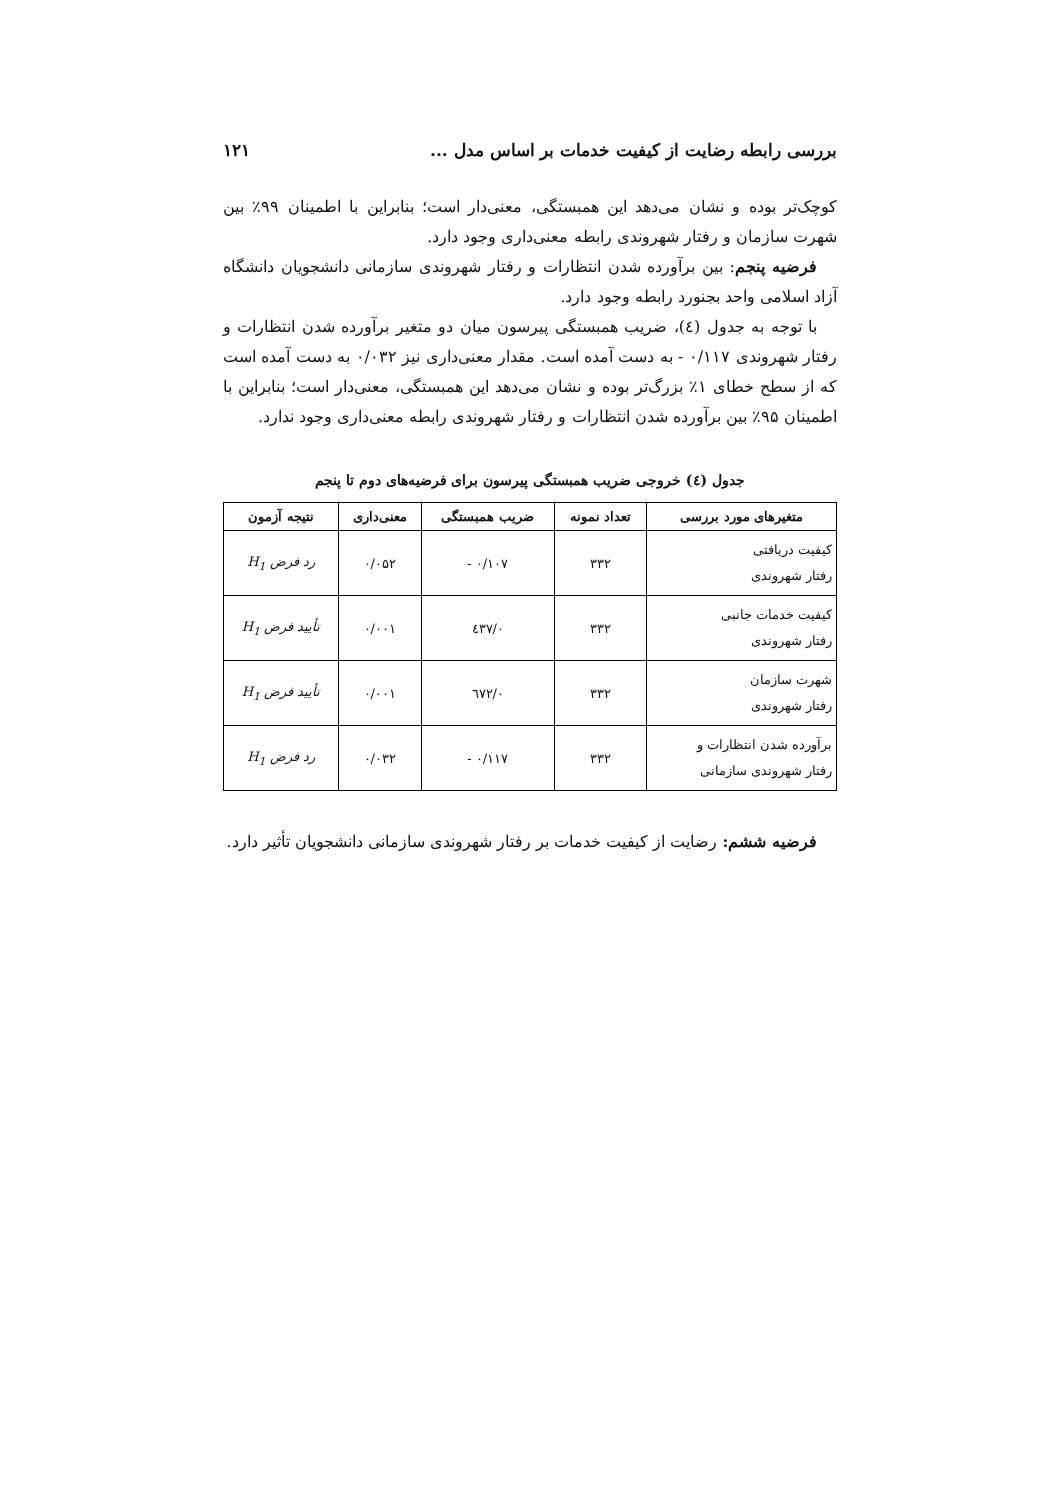بررسی رابطه رضایت از کیفیت خدمات بر اساس مدل ... ۱۲۱
کوچک‌تر بوده و نشان می‌دهد این همبستگی، معنی‌دار است؛ بنابراین با اطمینان ۹۹٪ بین شهرت سازمان و رفتار شهروندی رابطه معنی‌داری وجود دارد.
فرضیه پنجم: بین برآورده شدن انتظارات و رفتار شهروندی سازمانی دانشجویان دانشگاه آزاد اسلامی واحد بجنورد رابطه وجود دارد.
با توجه به جدول (٤)، ضریب همبستگی پیرسون میان دو متغیر برآورده شدن انتظارات و رفتار شهروندی ۰/۱۱۷ - به دست آمده است. مقدار معنی‌داری نیز ۰/۰۳۲ به دست آمده است که از سطح خطای ۱٪ بزرگ‌تر بوده و نشان می‌دهد این همبستگی، معنی‌دار است؛ بنابراین با اطمینان ۹۵٪ بین برآورده شدن انتظارات و رفتار شهروندی رابطه معنی‌داری وجود ندارد.
جدول (٤) خروجی ضریب همبستگی پیرسون برای فرضیه‌های دوم تا پنجم
| متغیرهای مورد بررسی | تعداد نمونه | ضریب همبستگی | معنی‌داری | نتیجه آزمون |
| --- | --- | --- | --- | --- |
| کیفیت دریافتی رفتار شهروندی | ۳۳۲ | ۰/۱۰۷ - | ۰/۰۵۲ | رد فرض H<sub>1</sub> |
| کیفیت خدمات جانبی رفتار شهروندی | ۳۳۲ | ۰/٤۳۷ | ۰/۰۰۱ | تأیید فرض H<sub>1</sub> |
| شهرت سازمان رفتار شهروندی | ۳۳۲ | ۰/٦۷۲ | ۰/۰۰۱ | تأیید فرض H<sub>1</sub> |
| برآورده شدن انتظارات و رفتار شهروندی سازمانی | ۳۳۲ | ۰/۱۱۷ - | ۰/۰۳۲ | رد فرض H<sub>1</sub> |
فرضیه ششم: رضایت از کیفیت خدمات بر رفتار شهروندی سازمانی دانشجویان تأثیر دارد.